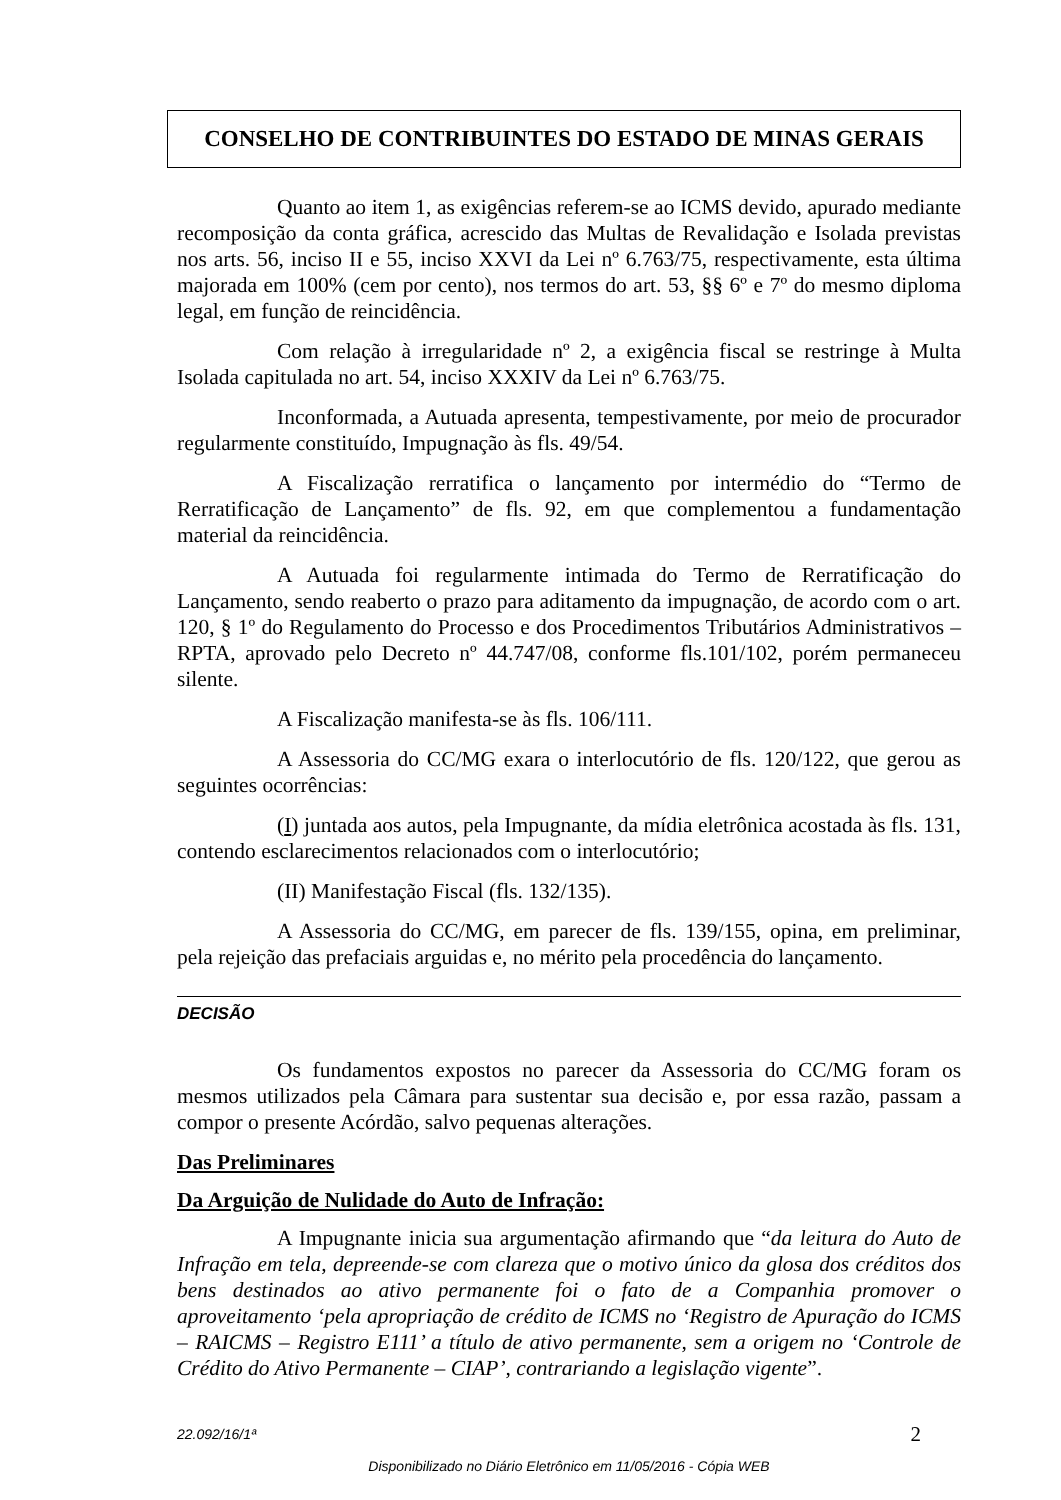CONSELHO DE CONTRIBUINTES DO ESTADO DE MINAS GERAIS
Quanto ao item 1, as exigências referem-se ao ICMS devido, apurado mediante recomposição da conta gráfica, acrescido das Multas de Revalidação e Isolada previstas nos arts. 56, inciso II e 55, inciso XXVI da Lei nº 6.763/75, respectivamente, esta última majorada em 100% (cem por cento), nos termos do art. 53, §§ 6º e 7º do mesmo diploma legal, em função de reincidência.
Com relação à irregularidade nº 2, a exigência fiscal se restringe à Multa Isolada capitulada no art. 54, inciso XXXIV da Lei nº 6.763/75.
Inconformada, a Autuada apresenta, tempestivamente, por meio de procurador regularmente constituído, Impugnação às fls. 49/54.
A Fiscalização rerratifica o lançamento por intermédio do “Termo de Rerratificação de Lançamento” de fls. 92, em que complementou a fundamentação material da reincidência.
A Autuada foi regularmente intimada do Termo de Rerratificação do Lançamento, sendo reaberto o prazo para aditamento da impugnação, de acordo com o art. 120, § 1º do Regulamento do Processo e dos Procedimentos Tributários Administrativos – RPTA, aprovado pelo Decreto nº 44.747/08, conforme fls.101/102, porém permaneceu silente.
A Fiscalização manifesta-se às fls. 106/111.
A Assessoria do CC/MG exara o interlocutório de fls. 120/122, que gerou as seguintes ocorrências:
(I) juntada aos autos, pela Impugnante, da mídia eletrônica acostada às fls. 131, contendo esclarecimentos relacionados com o interlocutório;
(II) Manifestação Fiscal (fls. 132/135).
A Assessoria do CC/MG, em parecer de fls. 139/155, opina, em preliminar, pela rejeição das prefaciais arguidas e, no mérito pela procedência do lançamento.
DECISÃO
Os fundamentos expostos no parecer da Assessoria do CC/MG foram os mesmos utilizados pela Câmara para sustentar sua decisão e, por essa razão, passam a compor o presente Acórdão, salvo pequenas alterações.
Das Preliminares
Da Arguição de Nulidade do Auto de Infração:
A Impugnante inicia sua argumentação afirmando que “da leitura do Auto de Infração em tela, depreende-se com clareza que o motivo único da glosa dos créditos dos bens destinados ao ativo permanente foi o fato de a Companhia promover o aproveitamento ‘pela apropriação de crédito de ICMS no ‘Registro de Apuração do ICMS – RAICMS – Registro E111’ a título de ativo permanente, sem a origem no ‘Controle de Crédito do Ativo Permanente – CIAP’, contrariando a legislação vigente”.
22.092/16/1ª 2
Disponibilizado no Diário Eletrônico em 11/05/2016 - Cópia WEB